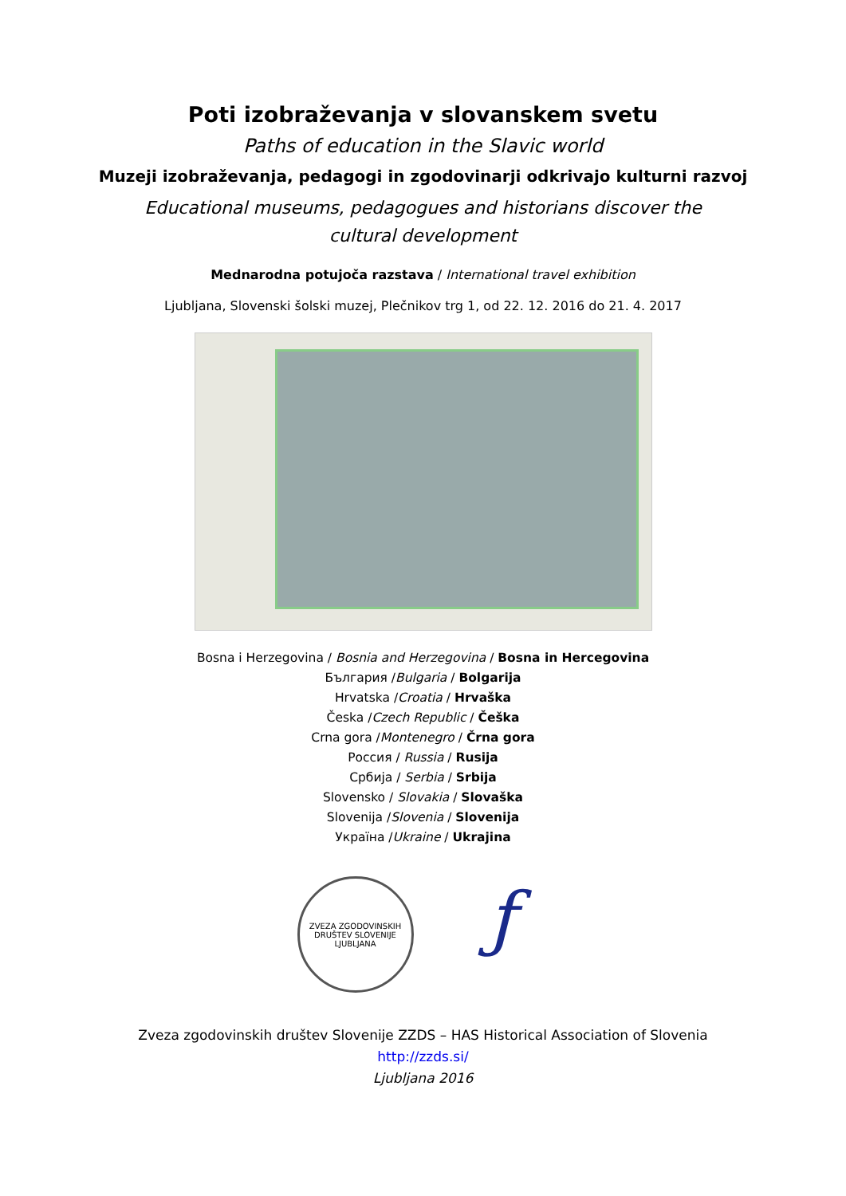Poti izobraževanja v slovanskem svetu
Paths of education in the Slavic world
Muzeji izobraževanja, pedagogi in zgodovinarji odkrivajo kulturni razvoj
Educational museums, pedagogues and historians discover the cultural development
Mednarodna potujoča razstava / International travel exhibition
Ljubljana, Slovenski šolski muzej, Plečnikov trg 1, od 22. 12. 2016 do 21. 4. 2017
Bosna i Herzegovina / Bosnia and Herzegovina / Bosna in Hercegovina
България /Bulgaria / Bolgarija
Hrvatska /Croatia / Hrvaška
Česka /Czech Republic / Češka
Crna gora /Montenegro / Črna gora
Россия / Russia / Rusija
Србија / Serbia / Srbija
Slovensko / Slovakia / Slovaška
Slovenija /Slovenia / Slovenija
Україна /Ukraine / Ukrajina
ZVEZA ZGODOVINSKIH DRUŠTEV SLOVENIJE
LJUBLJANA
ƒ
Zveza zgodovinskih društev Slovenije ZZDS – HAS Historical Association of Slovenia
http://zzds.si/
Ljubljana 2016